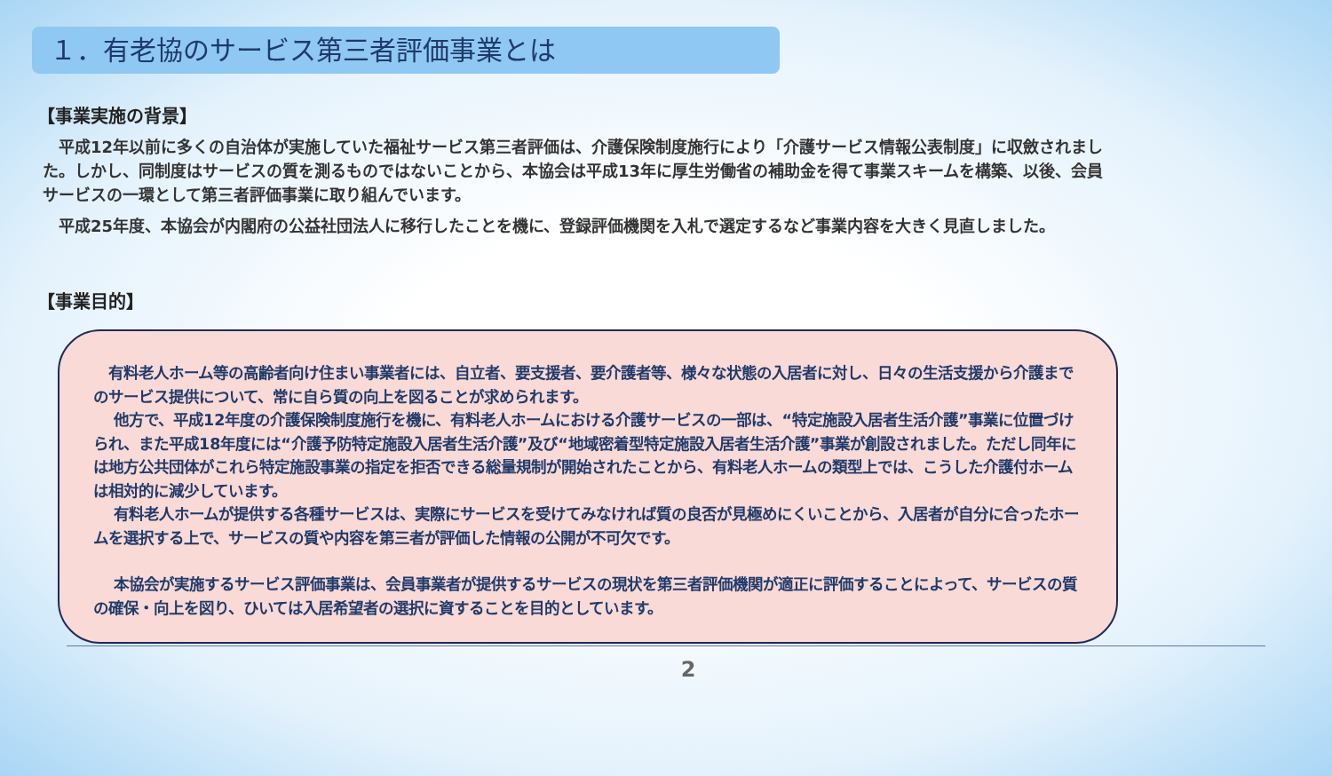１．有老協のサービス第三者評価事業とは
【事業実施の背景】
　平成12年以前に多くの自治体が実施していた福祉サービス第三者評価は、介護保険制度施行により「介護サービス情報公表制度」に収斂されました。しかし、同制度はサービスの質を測るものではないことから、本協会は平成13年に厚生労働省の補助金を得て事業スキームを構築、以後、会員サービスの一環として第三者評価事業に取り組んでいます。
　平成25年度、本協会が内閣府の公益社団法人に移行したことを機に、登録評価機関を入札で選定するなど事業内容を大きく見直しました。
【事業目的】
　有料老人ホーム等の高齢者向け住まい事業者には、自立者、要支援者、要介護者等、様々な状態の入居者に対し、日々の生活支援から介護までのサービス提供について、常に自ら質の向上を図ることが求められます。
　 他方で、平成12年度の介護保険制度施行を機に、有料老人ホームにおける介護サービスの一部は、“特定施設入居者生活介護”事業に位置づけられ、また平成18年度には“介護予防特定施設入居者生活介護”及び“地域密着型特定施設入居者生活介護”事業が創設されました。ただし同年には地方公共団体がこれら特定施設事業の指定を拒否できる総量規制が開始されたことから、有料老人ホームの類型上では、こうした介護付ホームは相対的に減少しています。
　 有料老人ホームが提供する各種サービスは、実際にサービスを受けてみなければ質の良否が見極めにくいことから、入居者が自分に合ったホームを選択する上で、サービスの質や内容を第三者が評価した情報の公開が不可欠です。
　 本協会が実施するサービス評価事業は、会員事業者が提供するサービスの現状を第三者評価機関が適正に評価することによって、サービスの質の確保・向上を図り、ひいては入居希望者の選択に資することを目的としています。
2